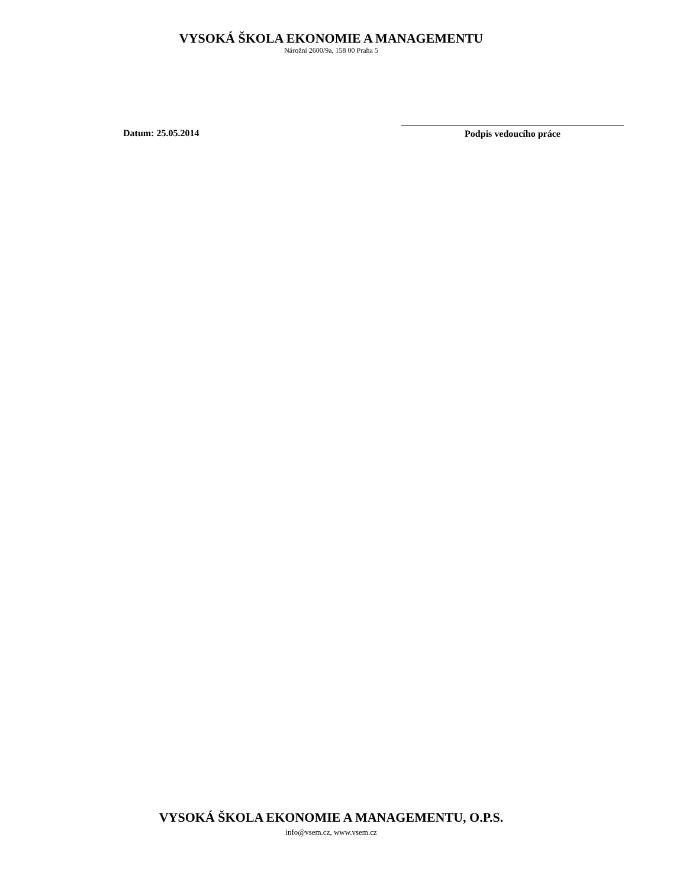VYSOKÁ ŠKOLA EKONOMIE A MANAGEMENTU
Nárožní 2600/9a, 158 00 Praha 5
Datum: 25.05.2014 Podpis vedoucího práce
VYSOKÁ ŠKOLA EKONOMIE A MANAGEMENTU, O.P.S.
info@vsem.cz, www.vsem.cz